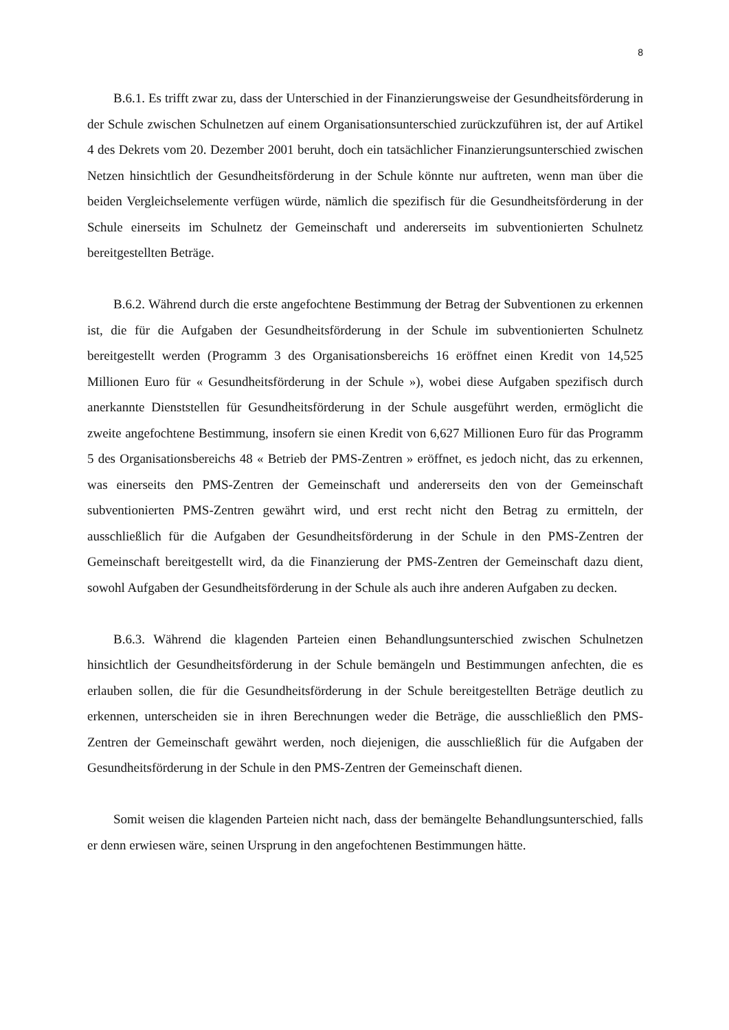8
B.6.1. Es trifft zwar zu, dass der Unterschied in der Finanzierungsweise der Gesundheitsförderung in der Schule zwischen Schulnetzen auf einem Organisationsunterschied zurückzuführen ist, der auf Artikel 4 des Dekrets vom 20. Dezember 2001 beruht, doch ein tatsächlicher Finanzierungsunterschied zwischen Netzen hinsichtlich der Gesundheitsförderung in der Schule könnte nur auftreten, wenn man über die beiden Vergleichselemente verfügen würde, nämlich die spezifisch für die Gesundheitsförderung in der Schule einerseits im Schulnetz der Gemeinschaft und andererseits im subventionierten Schulnetz bereitgestellten Beträge.
B.6.2. Während durch die erste angefochtene Bestimmung der Betrag der Subventionen zu erkennen ist, die für die Aufgaben der Gesundheitsförderung in der Schule im subventionierten Schulnetz bereitgestellt werden (Programm 3 des Organisationsbereichs 16 eröffnet einen Kredit von 14,525 Millionen Euro für « Gesundheitsförderung in der Schule »), wobei diese Aufgaben spezifisch durch anerkannte Dienststellen für Gesundheitsförderung in der Schule ausgeführt werden, ermöglicht die zweite angefochtene Bestimmung, insofern sie einen Kredit von 6,627 Millionen Euro für das Programm 5 des Organisationsbereichs 48 « Betrieb der PMS-Zentren » eröffnet, es jedoch nicht, das zu erkennen, was einerseits den PMS-Zentren der Gemeinschaft und andererseits den von der Gemeinschaft subventionierten PMS-Zentren gewährt wird, und erst recht nicht den Betrag zu ermitteln, der ausschließlich für die Aufgaben der Gesundheitsförderung in der Schule in den PMS-Zentren der Gemeinschaft bereitgestellt wird, da die Finanzierung der PMS-Zentren der Gemeinschaft dazu dient, sowohl Aufgaben der Gesundheitsförderung in der Schule als auch ihre anderen Aufgaben zu decken.
B.6.3. Während die klagenden Parteien einen Behandlungsunterschied zwischen Schulnetzen hinsichtlich der Gesundheitsförderung in der Schule bemängeln und Bestimmungen anfechten, die es erlauben sollen, die für die Gesundheitsförderung in der Schule bereitgestellten Beträge deutlich zu erkennen, unterscheiden sie in ihren Berechnungen weder die Beträge, die ausschließlich den PMS-Zentren der Gemeinschaft gewährt werden, noch diejenigen, die ausschließlich für die Aufgaben der Gesundheitsförderung in der Schule in den PMS-Zentren der Gemeinschaft dienen.
Somit weisen die klagenden Parteien nicht nach, dass der bemängelte Behandlungsunterschied, falls er denn erwiesen wäre, seinen Ursprung in den angefochtenen Bestimmungen hätte.